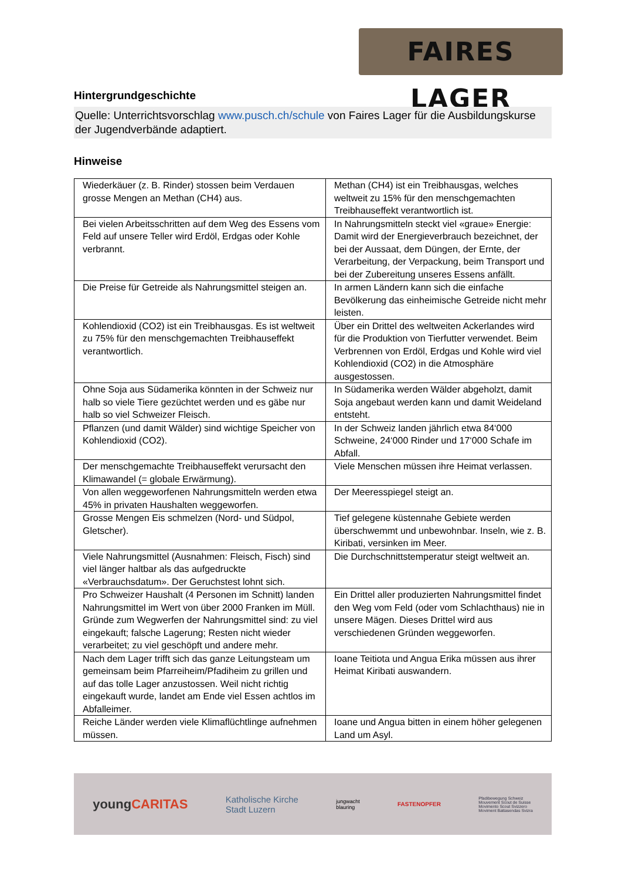FAIRES LAGER
Hintergrundgeschichte
Quelle: Unterrichtsvorschlag www.pusch.ch/schule von Faires Lager für die Ausbildungskurse der Jugendverbände adaptiert.
Hinweise
| Wiederkäuer (z. B. Rinder) stossen beim Verdauen grosse Mengen an Methan (CH4) aus. | Methan (CH4) ist ein Treibhausgas, welches weltweit zu 15% für den menschgemachten Treibhauseffekt verantwortlich ist. |
| Bei vielen Arbeitsschritten auf dem Weg des Essens vom Feld auf unsere Teller wird Erdöl, Erdgas oder Kohle verbrannt. | In Nahrungsmitteln steckt viel «graue» Energie: Damit wird der Energieverbrauch bezeichnet, der bei der Aussaat, dem Düngen, der Ernte, der Verarbeitung, der Verpackung, beim Transport und bei der Zubereitung unseres Essens anfällt. |
| Die Preise für Getreide als Nahrungsmittel steigen an. | In armen Ländern kann sich die einfache Bevölkerung das einheimische Getreide nicht mehr leisten. |
| Kohlendioxid (CO2) ist ein Treibhausgas. Es ist weltweit zu 75% für den menschgemachten Treibhauseffekt verantwortlich. | Über ein Drittel des weltweiten Ackerlandes wird für die Produktion von Tierfutter verwendet. Beim Verbrennen von Erdöl, Erdgas und Kohle wird viel Kohlendioxid (CO2) in die Atmosphäre ausgestossen. |
| Ohne Soja aus Südamerika könnten in der Schweiz nur halb so viele Tiere gezüchtet werden und es gäbe nur halb so viel Schweizer Fleisch. | In Südamerika werden Wälder abgeholzt, damit Soja angebaut werden kann und damit Weideland entsteht. |
| Pflanzen (und damit Wälder) sind wichtige Speicher von Kohlendioxid (CO2). | In der Schweiz landen jährlich etwa 84‘000 Schweine, 24‘000 Rinder und 17‘000 Schafe im Abfall. |
| Der menschgemachte Treibhauseffekt verursacht den Klimawandel (= globale Erwärmung). | Viele Menschen müssen ihre Heimat verlassen. |
| Von allen weggeworfenen Nahrungsmitteln werden etwa 45% in privaten Haushalten weggeworfen. | Der Meeresspiegel steigt an. |
| Grosse Mengen Eis schmelzen (Nord- und Südpol, Gletscher). | Tief gelegene küstennahe Gebiete werden überschwemmt und unbewohnbar. Inseln, wie z. B. Kiribati, versinken im Meer. |
| Viele Nahrungsmittel (Ausnahmen: Fleisch, Fisch) sind viel länger haltbar als das aufgedruckte «Verbrauchsdatum». Der Geruchstest lohnt sich. | Die Durchschnittstemperatur steigt weltweit an. |
| Pro Schweizer Haushalt (4 Personen im Schnitt) landen Nahrungsmittel im Wert von über 2000 Franken im Müll. Gründe zum Wegwerfen der Nahrungsmittel sind: zu viel eingekauft; falsche Lagerung; Resten nicht wieder verarbeitet; zu viel geschöpft und andere mehr. | Ein Drittel aller produzierten Nahrungsmittel findet den Weg vom Feld (oder vom Schlachthaus) nie in unsere Mägen. Dieses Drittel wird aus verschiedenen Gründen weggeworfen. |
| Nach dem Lager trifft sich das ganze Leitungsteam um gemeinsam beim Pfarreiheim/Pfadiheim zu grillen und auf das tolle Lager anzustossen. Weil nicht richtig eingekauft wurde, landet am Ende viel Essen achtlos im Abfalleimer. | Ioane Teitiota und Angua Erika müssen aus ihrer Heimat Kiribati auswandern. |
| Reiche Länder werden viele Klimaflüchtlinge aufnehmen müssen. | Ioane und Angua bitten in einem höher gelegenen Land um Asyl. |
youngCARITAS
Katholische Kirche
Stadt Luzern
jungwacht
blauring
FASTENOPFER
Pfadibewegung Schweiz
Mouvement Scout de Suisse
Movimento Scout Svizzero
Moviment Battasendas Svizra